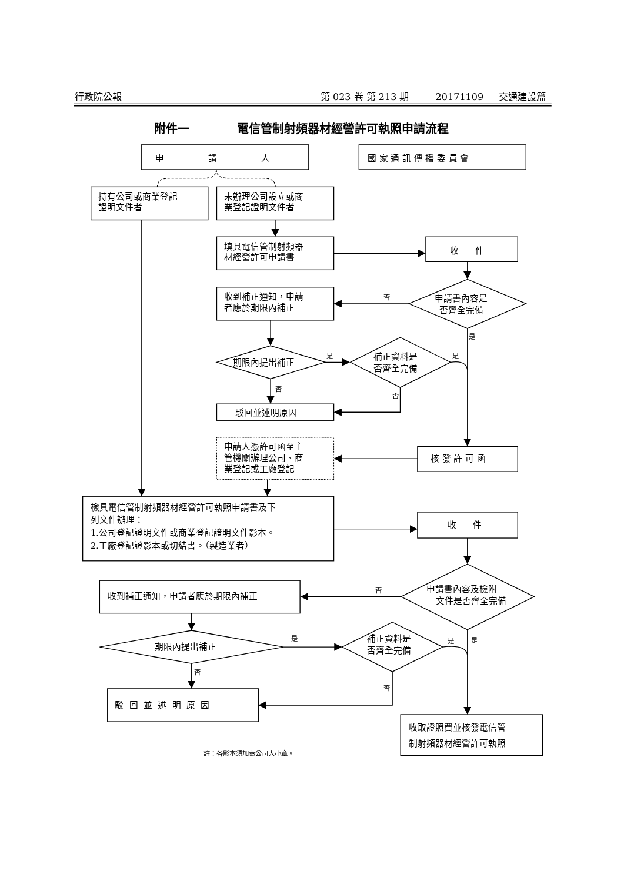行政院公報
第 023 卷 第 213 期
20171109
交通建設篇
附件一
電信管制射頻器材經營許可執照申請流程
申 請 人
國 家 通 訊 傳 播 委 員 會
持有公司或商業登記
證明文件者
未辦理公司設立或商
業登記證明文件者
填具電信管制射頻器
材經營許可申請書
收 件
申請書內容是
否齊全完備
否
收到補正通知，申請
者應於期限內補正
是
期限內提出補正
是
補正資料是
否齊全完備
是
否
否
駁回並述明原因
申請人憑許可函至主
管機關辦理公司、商
業登記或工廠登記
核 發 許 可 函
檢具電信管制射頻器材經營許可執照申請書及下
列文件辦理：
1.公司登記證明文件或商業登記證明文件影本。
2.工廠登記證影本或切結書。（製造業者）
收 件
申請書內容及檢附
文件是否齊全完備
否
收到補正通知，申請者應於期限內補正
期限內提出補正
是
補正資料是
否齊全完備
是
是
否
否
駁 回 並 述 明 原 因
收取證照費並核發電信管
制射頻器材經營許可執照
註：各影本須加蓋公司大小章。